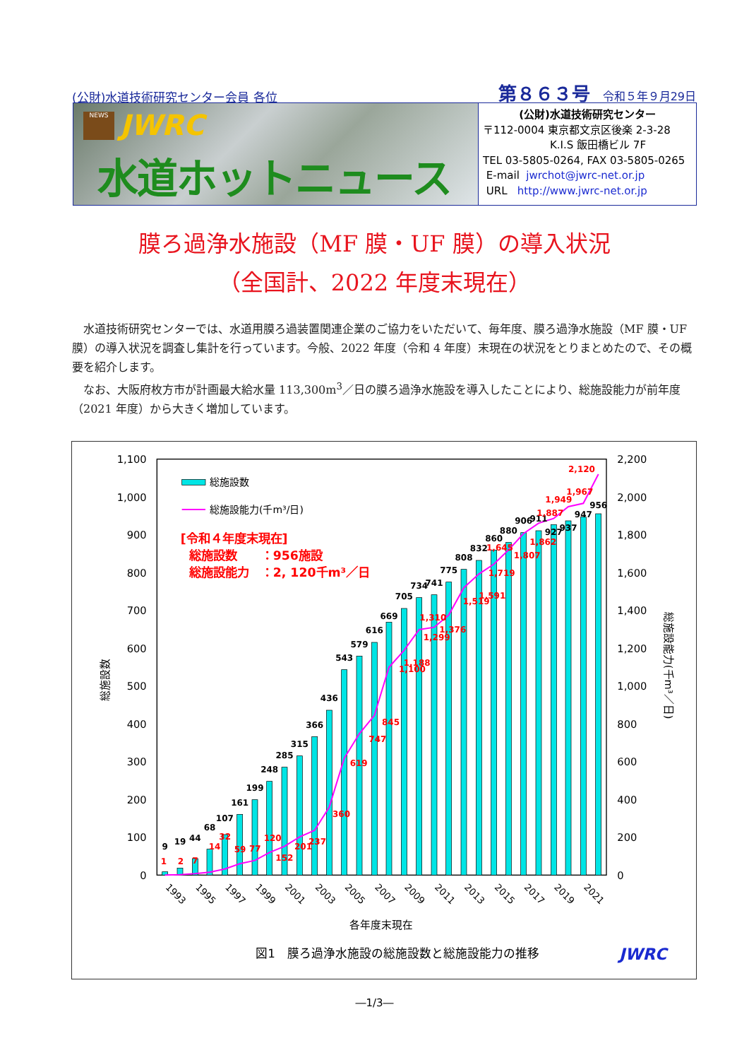(公財)水道技術研究センター会員 各位 第８６３号 令和５年９月29日
NEWS JWRC
水道ホットニュース
(公財)水道技術研究センター
〒112-0004 東京都文京区後楽 2-3-28
K.I.S 飯田橋ビル 7F
TEL 03-5805-0264, FAX 03-5805-0265
E-mail jwrchot@jwrc-net.or.jp
URL http://www.jwrc-net.or.jp
膜ろ過浄水施設（MF 膜・UF 膜）の導入状況
（全国計、2022 年度末現在）
水道技術研究センターでは、水道用膜ろ過装置関連企業のご協力をいただいて、毎年度、膜ろ過浄水施設（MF 膜・UF 膜）の導入状況を調査し集計を行っています。今般、2022 年度（令和 4 年度）末現在の状況をとりまとめたので、その概要を紹介します。
なお、大阪府枚方市が計画最大給水量 113,300m<sup>3</sup>／日の膜ろ過浄水施設を導入したことにより、総施設能力が前年度（2021 年度）から大きく増加しています。
0
100
200
300
400
500
600
700
800
900
1,000
1,100
0
200
400
600
800
1,000
1,200
1,400
1,600
1,800
2,000
2,200
総施設数
総施設能力(千m³／日)
9
19
44
68
107
161
199
248
285
315
366
436
543
579
616
669
705
734
741
775
808
832
860
880
906
911
927
937
947
956
1
2
7
14
32
59
77
120
152
201
237
360
619
747
845
1,100
1,188
1,299
1,310
1,376
1,519
1,591
1,645
1,719
1,807
1,862
1,887
1,949
1,967
2,120
1993
1995
1997
1999
2001
2003
2005
2007
2009
2011
2013
2015
2017
2019
2021
各年度末現在
総施設数
総施設能力(千m³/日)
[令和４年度末現在]
総施設数　　：956施設
総施設能力　：2, 120千m³／日
図1　膜ろ過浄水施設の総施設数と総施設能力の推移
JWRC
―1/3―